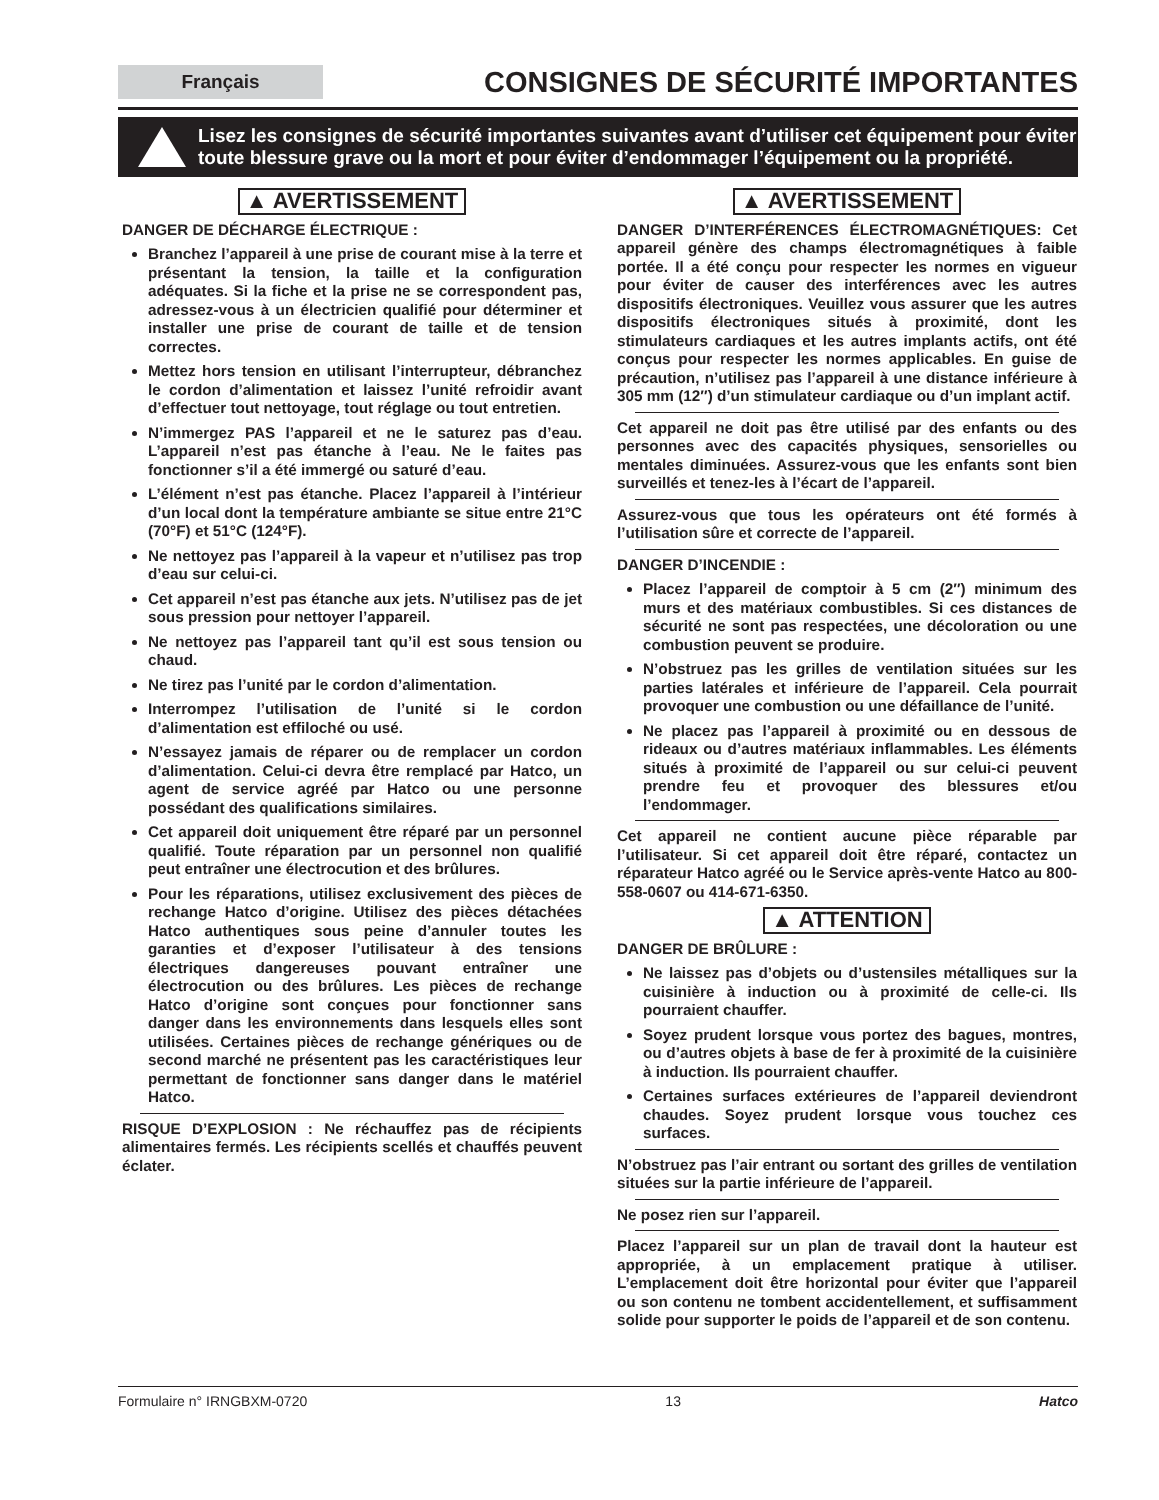Français
CONSIGNES DE SÉCURITÉ IMPORTANTES
Lisez les consignes de sécurité importantes suivantes avant d’utiliser cet équipement pour éviter toute blessure grave ou la mort et pour éviter d’endommager l’équipement ou la propriété.
▲ AVERTISSEMENT
DANGER DE DÉCHARGE ÉLECTRIQUE :
Branchez l’appareil à une prise de courant mise à la terre et présentant la tension, la taille et la configuration adéquates. Si la fiche et la prise ne se correspondent pas, adressez-vous à un électricien qualifié pour déterminer et installer une prise de courant de taille et de tension correctes.
Mettez hors tension en utilisant l’interrupteur, débranchez le cordon d’alimentation et laissez l’unité refroidir avant d’effectuer tout nettoyage, tout réglage ou tout entretien.
N’immergez PAS l’appareil et ne le saturez pas d’eau. L’appareil n’est pas étanche à l’eau. Ne le faites pas fonctionner s’il a été immergé ou saturé d’eau.
L’élément n’est pas étanche. Placez l’appareil à l’intérieur d’un local dont la température ambiante se situe entre 21°C (70°F) et 51°C (124°F).
Ne nettoyez pas l’appareil à la vapeur et n’utilisez pas trop d’eau sur celui-ci.
Cet appareil n’est pas étanche aux jets. N’utilisez pas de jet sous pression pour nettoyer l’appareil.
Ne nettoyez pas l’appareil tant qu’il est sous tension ou chaud.
Ne tirez pas l’unité par le cordon d’alimentation.
Interrompez l’utilisation de l’unité si le cordon d’alimentation est effiloché ou usé.
N’essayez jamais de réparer ou de remplacer un cordon d’alimentation. Celui-ci devra être remplacé par Hatco, un agent de service agréé par Hatco ou une personne possédant des qualifications similaires.
Cet appareil doit uniquement être réparé par un personnel qualifié. Toute réparation par un personnel non qualifié peut entraîner une électrocution et des brûlures.
Pour les réparations, utilisez exclusivement des pièces de rechange Hatco d’origine. Utilisez des pièces détachées Hatco authentiques sous peine d’annuler toutes les garanties et d’exposer l’utilisateur à des tensions électriques dangereuses pouvant entraîner une électrocution ou des brûlures. Les pièces de rechange Hatco d’origine sont conçues pour fonctionner sans danger dans les environnements dans lesquels elles sont utilisées. Certaines pièces de rechange génériques ou de second marché ne présentent pas les caractéristiques leur permettant de fonctionner sans danger dans le matériel Hatco.
RISQUE D’EXPLOSION : Ne réchauffez pas de récipients alimentaires fermés. Les récipients scellés et chauffés peuvent éclater.
▲ AVERTISSEMENT
DANGER D’INTERFÉRENCES ÉLECTROMAGNÉTIQUES: Cet appareil génère des champs électromagnétiques à faible portée. Il a été conçu pour respecter les normes en vigueur pour éviter de causer des interférences avec les autres dispositifs électroniques. Veuillez vous assurer que les autres dispositifs électroniques situés à proximité, dont les stimulateurs cardiaques et les autres implants actifs, ont été conçus pour respecter les normes applicables. En guise de précaution, n’utilisez pas l’appareil à une distance inférieure à 305 mm (12″) d’un stimulateur cardiaque ou d’un implant actif.
Cet appareil ne doit pas être utilisé par des enfants ou des personnes avec des capacités physiques, sensorielles ou mentales diminuées. Assurez-vous que les enfants sont bien surveillés et tenez-les à l’écart de l’appareil.
Assurez-vous que tous les opérateurs ont été formés à l’utilisation sûre et correcte de l’appareil.
DANGER D’INCENDIE :
Placez l’appareil de comptoir à 5 cm (2″) minimum des murs et des matériaux combustibles. Si ces distances de sécurité ne sont pas respectées, une décoloration ou une combustion peuvent se produire.
N’obstruez pas les grilles de ventilation situées sur les parties latérales et inférieure de l’appareil. Cela pourrait provoquer une combustion ou une défaillance de l’unité.
Ne placez pas l’appareil à proximité ou en dessous de rideaux ou d’autres matériaux inflammables. Les éléments situés à proximité de l’appareil ou sur celui-ci peuvent prendre feu et provoquer des blessures et/ou l’endommager.
Cet appareil ne contient aucune pièce réparable par l’utilisateur. Si cet appareil doit être réparé, contactez un réparateur Hatco agréé ou le Service après-vente Hatco au 800-558-0607 ou 414-671-6350.
▲ ATTENTION
DANGER DE BRÛLURE :
Ne laissez pas d’objets ou d’ustensiles métalliques sur la cuisinière à induction ou à proximité de celle-ci. Ils pourraient chauffer.
Soyez prudent lorsque vous portez des bagues, montres, ou d’autres objets à base de fer à proximité de la cuisinière à induction. Ils pourraient chauffer.
Certaines surfaces extérieures de l’appareil deviendront chaudes. Soyez prudent lorsque vous touchez ces surfaces.
N’obstruez pas l’air entrant ou sortant des grilles de ventilation situées sur la partie inférieure de l’appareil.
Ne posez rien sur l’appareil.
Placez l’appareil sur un plan de travail dont la hauteur est appropriée, à un emplacement pratique à utiliser. L’emplacement doit être horizontal pour éviter que l’appareil ou son contenu ne tombent accidentellement, et suffisamment solide pour supporter le poids de l’appareil et de son contenu.
Formulaire n° IRNGBXM-0720 13 Hatco